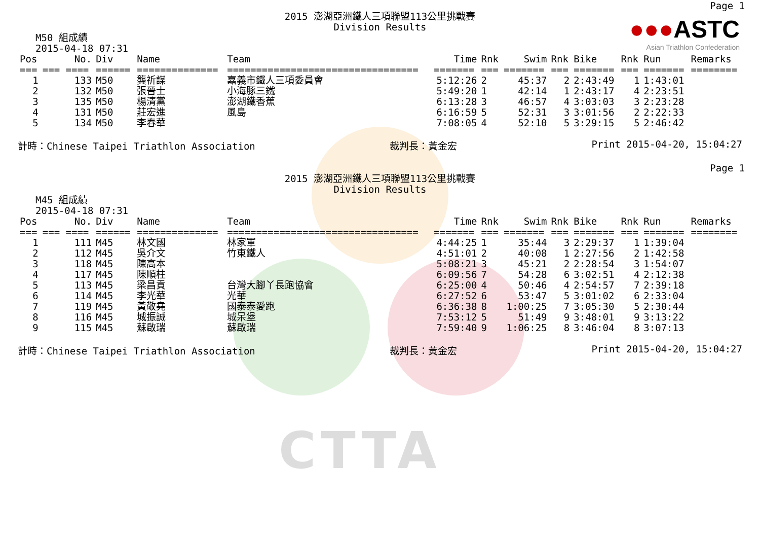CTTA
Page 1
●●●ASTC
Asian Triathlon Confederation
2015 澎湖亞洲鐵人三項聯盟113公里挑戰賽
Division Results
M50 組成績
2015-04-18 07:31
| Pos | No. | Div | Name | Team | Time | Rnk | Swim | Rnk | Bike | Rnk | Run | Remarks |
| --- | --- | --- | --- | --- | --- | --- | --- | --- | --- | --- | --- | --- |
| === | === ==== | ====== | ============== | ================================= | ======= | === | ======= | === | ======= | === | ======= | ======== |
| 1 | 133 | M50 | 龔祈謀 | 嘉義市鐵人三項委員會 | 5:12:26 | 2 | 45:37 | 2 | 2:43:49 | 1 | 1:43:01 | |
| 2 | 132 | M50 | 張晉士 | 小海豚三鐵 | 5:49:20 | 1 | 42:14 | 1 | 2:43:17 | 4 | 2:23:51 | |
| 3 | 135 | M50 | 楊清黨 | 澎湖鐵香蕉 | 6:13:28 | 3 | 46:57 | 4 | 3:03:03 | 3 | 2:23:28 | |
| 4 | 131 | M50 | 莊宏進 | 風島 | 6:16:59 | 5 | 52:31 | 3 | 3:01:56 | 2 | 2:22:33 | |
| 5 | 134 | M50 | 李春華 | | 7:08:05 | 4 | 52:10 | 5 | 3:29:15 | 5 | 2:46:42 | |
計時：Chinese Taipei Triathlon Association 裁判長：黃金宏 Print 2015-04-20, 15:04:27
Page 1
2015 澎湖亞洲鐵人三項聯盟113公里挑戰賽
Division Results
M45 組成績
2015-04-18 07:31
| Pos | No. | Div | Name | Team | Time | Rnk | Swim | Rnk | Bike | Rnk | Run | Remarks |
| --- | --- | --- | --- | --- | --- | --- | --- | --- | --- | --- | --- | --- |
| === | === ==== | ====== | ============== | ================================= | ======= | === | ======= | === | ======= | === | ======= | ======== |
| 1 | 111 | M45 | 林文國 | 林家軍 | 4:44:25 | 1 | 35:44 | 3 | 2:29:37 | 1 | 1:39:04 | |
| 2 | 112 | M45 | 吳介文 | 竹東鐵人 | 4:51:01 | 2 | 40:08 | 1 | 2:27:56 | 2 | 1:42:58 | |
| 3 | 118 | M45 | 陳高本 | | 5:08:21 | 3 | 45:21 | 2 | 2:28:54 | 3 | 1:54:07 | |
| 4 | 117 | M45 | 陳順柱 | | 6:09:56 | 7 | 54:28 | 6 | 3:02:51 | 4 | 2:12:38 | |
| 5 | 113 | M45 | 梁昌貢 | 台灣大腳丫長跑協會 | 6:25:00 | 4 | 50:46 | 4 | 2:54:57 | 7 | 2:39:18 | |
| 6 | 114 | M45 | 李光華 | 光華 | 6:27:52 | 6 | 53:47 | 5 | 3:01:02 | 6 | 2:33:04 | |
| 7 | 119 | M45 | 黃敬堯 | 國泰泰愛跑 | 6:36:38 | 8 | 1:00:25 | 7 | 3:05:30 | 5 | 2:30:44 | |
| 8 | 116 | M45 | 城振誠 | 城呆堡 | 7:53:12 | 5 | 51:49 | 9 | 3:48:01 | 9 | 3:13:22 | |
| 9 | 115 | M45 | 蘇啟瑞 | 蘇啟瑞 | 7:59:40 | 9 | 1:06:25 | 8 | 3:46:04 | 8 | 3:07:13 | |
計時：Chinese Taipei Triathlon Association 裁判長：黃金宏 Print 2015-04-20, 15:04:27